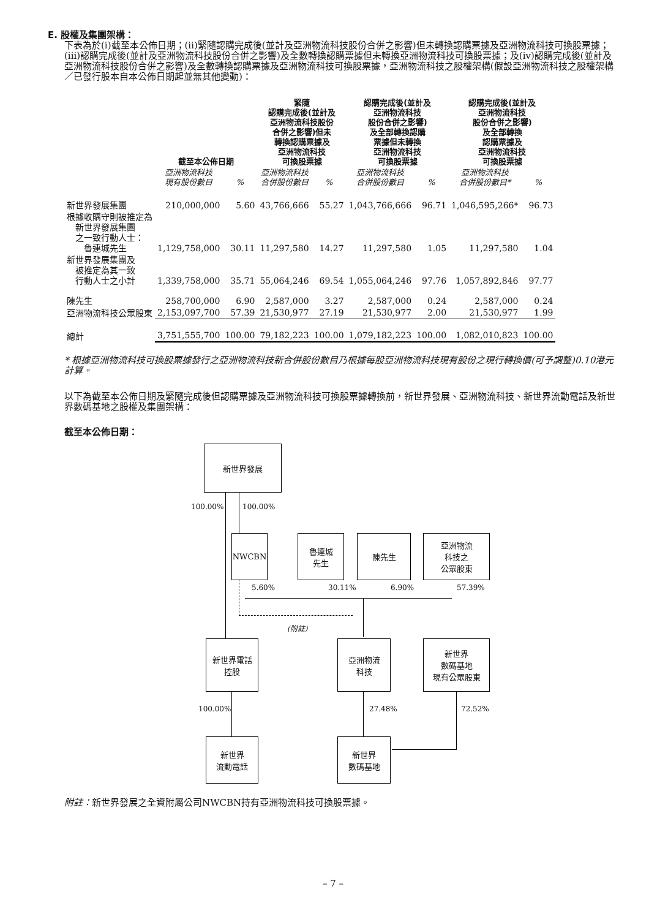E. 股權及集團架構：
下表為於(i)截至本公佈日期；(ii)緊隨認購完成後(並計及亞洲物流科技股份合併之影響)但未轉換認購票據及亞洲物流科技可換股票據；(iii)認購完成後(並計及亞洲物流科技股份合併之影響)及全數轉換認購票據但未轉換亞洲物流科技可換股票據；及(iv)認購完成後(並計及亞洲物流科技股份合併之影響)及全數轉換認購票據及亞洲物流科技可換股票據，亞洲物流科技之股權架構(假設亞洲物流科技之股權架構／已發行股本自本公佈日期起並無其他變動)：
| | 截至本公佈日期 | | 緊隨 認購完成後(並計及 亞洲物流科技股份 合併之影響)但未 轉換認購票據及 亞洲物流科技 可換股票據 | | 認購完成後(並計及 亞洲物流科技 股份合併之影響) 及全部轉換認購 票據但未轉換 亞洲物流科技 可換股票據 | | 認購完成後(並計及 亞洲物流科技 股份合併之影響) 及全部轉換 認購票據及 亞洲物流科技 可換股票據 | |
| --- | --- | --- | --- | --- | --- | --- | --- | --- |
| | 亞洲物流科技 現有股份數目 | % | 亞洲物流科技 合併股份數目 | % | 亞洲物流科技 合併股份數目 | % | 亞洲物流科技 合併股份數目* | % |
| 新世界發展集團 | 210,000,000 | 5.60 | 43,766,666 | 55.27 | 1,043,766,666 | 96.71 | 1,046,595,266* | 96.73 |
| 根據收購守則被推定為 新世界發展集團 之一致行動人士： 魯連城先生 | 1,129,758,000 | 30.11 | 11,297,580 | 14.27 | 11,297,580 | 1.05 | 11,297,580 | 1.04 |
| 新世界發展集團及 被推定為其一致 行動人士之小計 | 1,339,758,000 | 35.71 | 55,064,246 | 69.54 | 1,055,064,246 | 97.76 | 1,057,892,846 | 97.77 |
| 陳先生 | 258,700,000 | 6.90 | 2,587,000 | 3.27 | 2,587,000 | 0.24 | 2,587,000 | 0.24 |
| 亞洲物流科技公眾股東 | 2,153,097,700 | 57.39 | 21,530,977 | 27.19 | 21,530,977 | 2.00 | 21,530,977 | 1.99 |
| 總計 | 3,751,555,700 | 100.00 | 79,182,223 | 100.00 | 1,079,182,223 | 100.00 | 1,082,010,823 | 100.00 |
* 根據亞洲物流科技可換股票據發行之亞洲物流科技新合併股份數目乃根據每股亞洲物流科技現有股份之現行轉換價(可予調整)0.10港元計算。
以下為截至本公佈日期及緊隨完成後但認購票據及亞洲物流科技可換股票據轉換前，新世界發展、亞洲物流科技、新世界流動電話及新世界數碼基地之股權及集團架構：
截至本公佈日期：
新世界發展
100.00% 100.00%
NWCBN
魯連城
先生
陳先生
亞洲物流
科技之
公眾股東
5.60% 30.11% 6.90% 57.39%
(附註)
新世界電話
控股
亞洲物流
科技
新世界
數碼基地
現有公眾股東
100.00% 27.48% 72.52%
新世界
流動電話
新世界
數碼基地
附註：新世界發展之全資附屬公司NWCBN持有亞洲物流科技可換股票據。
– 7 –